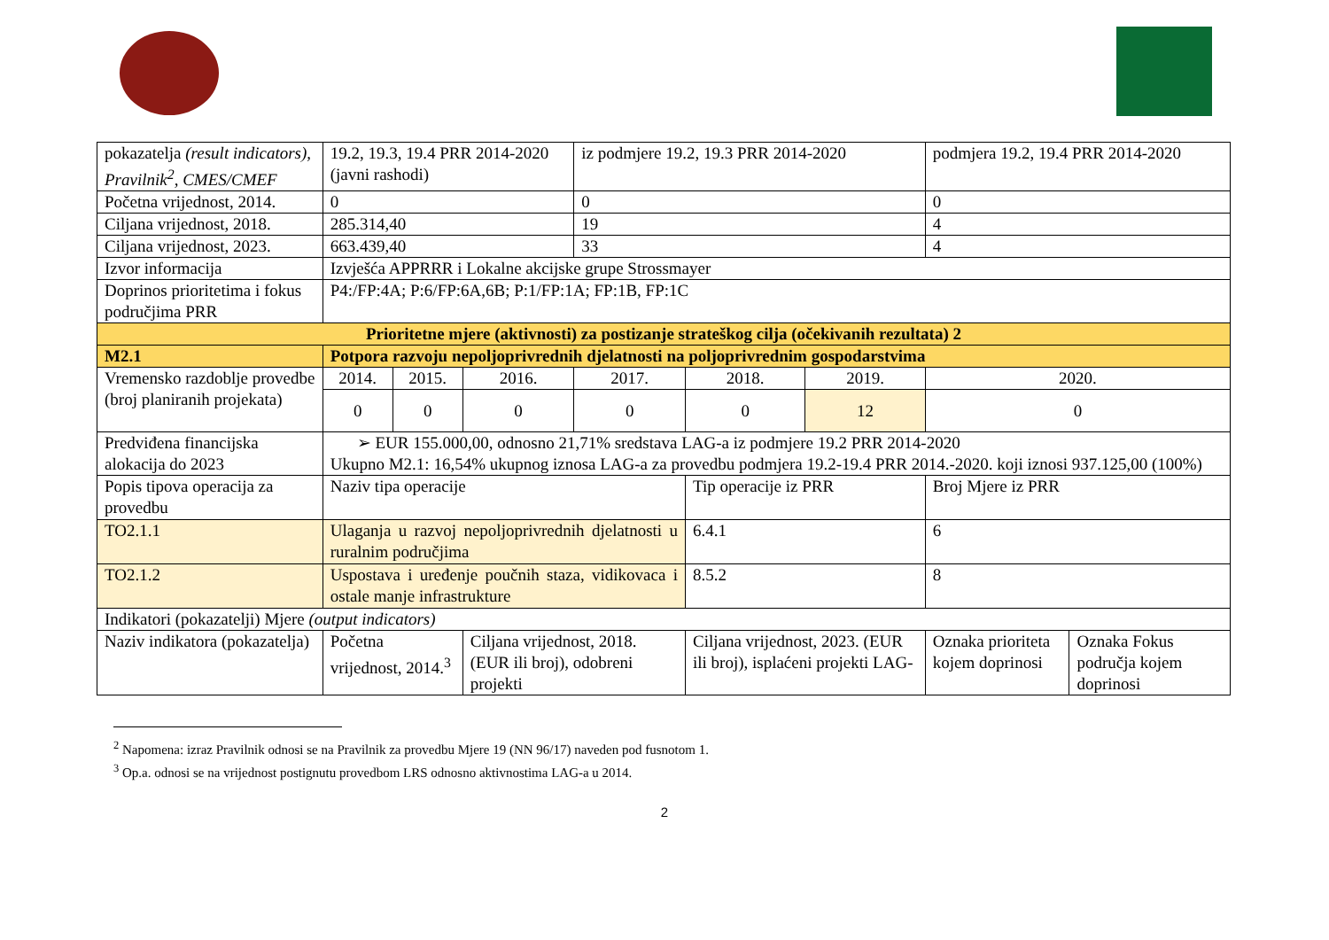| pokazatelja (result indicators), Pravilnik<sup>2</sup>, CMES/CMEF | 19.2, 19.3, 19.4 PRR 2014-2020 (javni rashodi) | | | iz podmjere 19.2, 19.3 PRR 2014-2020 | | | podmjera 19.2, 19.4 PRR 2014-2020 | |
| Početna vrijednost, 2014. | 0 | | | 0 | | | 0 | |
| Ciljana vrijednost, 2018. | 285.314,40 | | | 19 | | | 4 | |
| Ciljana vrijednost, 2023. | 663.439,40 | | | 33 | | | 4 | |
| Izvor informacija | Izvješća APPRRR i Lokalne akcijske grupe Strossmayer | | | | | | | |
| Doprinos prioritetima i fokus područjima PRR | P4:/FP:4A; P:6/FP:6A,6B; P:1/FP:1A; FP:1B, FP:1C | | | | | | | |
| Prioritetne mjere (aktivnosti) za postizanje strateškog cilja (očekivanih rezultata) 2 | | | | | | | | |
| M2.1 | Potpora razvoju nepoljoprivrednih djelatnosti na poljoprivrednim gospodarstvima | | | | | | | |
| Vremensko razdoblje provedbe (broj planiranih projekata) | 2014. | 2015. | 2016. | 2017. | 2018. | 2019. | 2020. | |
| | 0 | 0 | 0 | 0 | 0 | 12 | 0 | |
| Predviđena financijska alokacija do 2023 | ➢ EUR 155.000,00, odnosno 21,71% sredstava LAG-a iz podmjere 19.2 PRR 2014-2020 Ukupno M2.1: 16,54% ukupnog iznosa LAG-a za provedbu podmjera 19.2-19.4 PRR 2014.-2020. koji iznosi 937.125,00 (100%) | | | | | | | |
| Popis tipova operacija za provedbu | Naziv tipa operacije | | | | Tip operacije iz PRR | | Broj Mjere iz PRR | |
| TO2.1.1 | Ulaganja u razvoj nepoljoprivrednih djelatnosti u ruralnim područjima | | | | 6.4.1 | | 6 | |
| TO2.1.2 | Uspostava i uređenje poučnih staza, vidikovaca i ostale manje infrastrukture | | | | 8.5.2 | | 8 | |
| Indikatori (pokazatelji) Mjere (output indicators) | | | | | | | | |
| Naziv indikatora (pokazatelja) | Početna vrijednost, 2014.<sup>3</sup> | | Ciljana vrijednost, 2018. (EUR ili broj), odobreni projekti | | Ciljana vrijednost, 2023. (EUR ili broj), isplaćeni projekti LAG- | | Oznaka prioriteta kojem doprinosi | Oznaka Fokus područja kojem doprinosi |
<sup>2</sup> Napomena: izraz Pravilnik odnosi se na Pravilnik za provedbu Mjere 19 (NN 96/17) naveden pod fusnotom 1.
<sup>3</sup> Op.a. odnosi se na vrijednost postignutu provedbom LRS odnosno aktivnostima LAG-a u 2014.
2